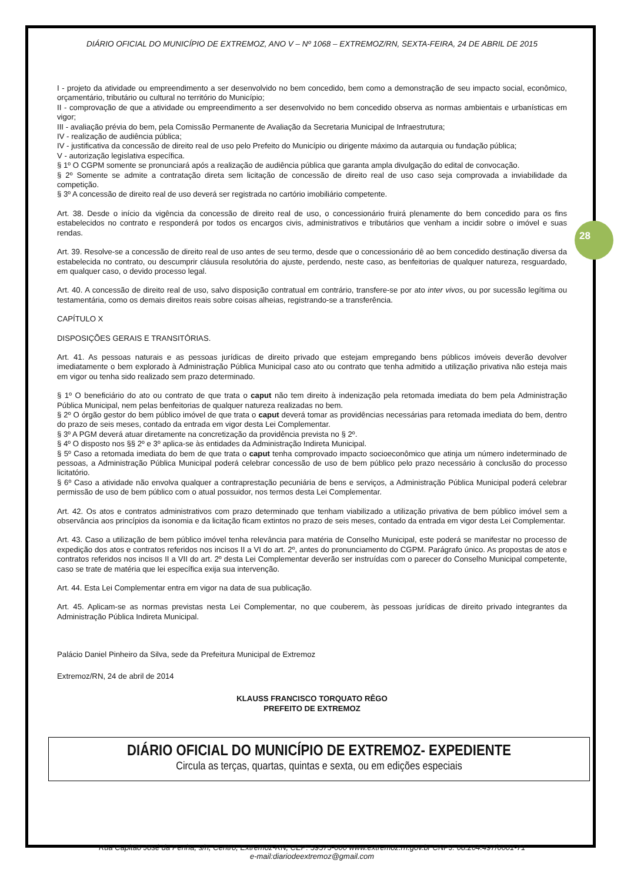28
DIÁRIO OFICIAL DO MUNICÍPIO DE EXTREMOZ, ANO V – Nº 1068 – EXTREMOZ/RN, SEXTA-FEIRA, 24 DE ABRIL DE 2015
I - projeto da atividade ou empreendimento a ser desenvolvido no bem concedido, bem como a demonstração de seu impacto social, econômico, orçamentário, tributário ou cultural no território do Município;
II - comprovação de que a atividade ou empreendimento a ser desenvolvido no bem concedido observa as normas ambientais e urbanísticas em vigor;
III - avaliação prévia do bem, pela Comissão Permanente de Avaliação da Secretaria Municipal de Infraestrutura;
IV - realização de audiência pública;
IV - justificativa da concessão de direito real de uso pelo Prefeito do Município ou dirigente máximo da autarquia ou fundação pública;
V - autorização legislativa específica.
§ 1º O CGPM somente se pronunciará após a realização de audiência pública que garanta ampla divulgação do edital de convocação.
§ 2º Somente se admite a contratação direta sem licitação de concessão de direito real de uso caso seja comprovada a inviabilidade da competição.
§ 3º A concessão de direito real de uso deverá ser registrada no cartório imobiliário competente.
Art. 38. Desde o início da vigência da concessão de direito real de uso, o concessionário fruirá plenamente do bem concedido para os fins estabelecidos no contrato e responderá por todos os encargos civis, administrativos e tributários que venham a incidir sobre o imóvel e suas rendas.
Art. 39. Resolve-se a concessão de direito real de uso antes de seu termo, desde que o concessionário dê ao bem concedido destinação diversa da estabelecida no contrato, ou descumprir cláusula resolutória do ajuste, perdendo, neste caso, as benfeitorias de qualquer natureza, resguardado, em qualquer caso, o devido processo legal.
Art. 40. A concessão de direito real de uso, salvo disposição contratual em contrário, transfere-se por ato inter vivos, ou por sucessão legítima ou testamentária, como os demais direitos reais sobre coisas alheias, registrando-se a transferência.
CAPÍTULO X
DISPOSIÇÕES GERAIS E TRANSITÓRIAS.
Art. 41. As pessoas naturais e as pessoas jurídicas de direito privado que estejam empregando bens públicos imóveis deverão devolver imediatamente o bem explorado à Administração Pública Municipal caso ato ou contrato que tenha admitido a utilização privativa não esteja mais em vigor ou tenha sido realizado sem prazo determinado.
§ 1º O beneficiário do ato ou contrato de que trata o caput não tem direito à indenização pela retomada imediata do bem pela Administração Pública Municipal, nem pelas benfeitorias de qualquer natureza realizadas no bem.
§ 2º O órgão gestor do bem público imóvel de que trata o caput deverá tomar as providências necessárias para retomada imediata do bem, dentro do prazo de seis meses, contado da entrada em vigor desta Lei Complementar.
§ 3º A PGM deverá atuar diretamente na concretização da providência prevista no § 2º.
§ 4º O disposto nos §§ 2º e 3º aplica-se às entidades da Administração Indireta Municipal.
§ 5º Caso a retomada imediata do bem de que trata o caput tenha comprovado impacto socioeconômico que atinja um número indeterminado de pessoas, a Administração Pública Municipal poderá celebrar concessão de uso de bem público pelo prazo necessário à conclusão do processo licitatório.
§ 6º Caso a atividade não envolva qualquer a contraprestação pecuniária de bens e serviços, a Administração Pública Municipal poderá celebrar permissão de uso de bem público com o atual possuidor, nos termos desta Lei Complementar.
Art. 42. Os atos e contratos administrativos com prazo determinado que tenham viabilizado a utilização privativa de bem público imóvel sem a observância aos princípios da isonomia e da licitação ficam extintos no prazo de seis meses, contado da entrada em vigor desta Lei Complementar.
Art. 43. Caso a utilização de bem público imóvel tenha relevância para matéria de Conselho Municipal, este poderá se manifestar no processo de expedição dos atos e contratos referidos nos incisos II a VI do art. 2º, antes do pronunciamento do CGPM. Parágrafo único. As propostas de atos e contratos referidos nos incisos II a VII do art. 2º desta Lei Complementar deverão ser instruídas com o parecer do Conselho Municipal competente, caso se trate de matéria que lei específica exija sua intervenção.
Art. 44. Esta Lei Complementar entra em vigor na data de sua publicação.
Art. 45. Aplicam-se as normas previstas nesta Lei Complementar, no que couberem, às pessoas jurídicas de direito privado integrantes da Administração Pública Indireta Municipal.
Palácio Daniel Pinheiro da Silva, sede da Prefeitura Municipal de Extremoz
Extremoz/RN, 24 de abril de 2014
KLAUSS FRANCISCO TORQUATO RÊGO
PREFEITO DE EXTREMOZ
DIÁRIO OFICIAL DO MUNICÍPIO DE EXTREMOZ- EXPEDIENTE
Circula as terças, quartas, quintas e sexta, ou em edições especiais
Rua Capitão José da Penha, s/n, Centro, Extremoz-RN, CEP: 59575-000 www.extremoz.rn.gov.br CNPJ: 08.204.497/0001-71
e-mail:diariodeextremoz@gmail.com